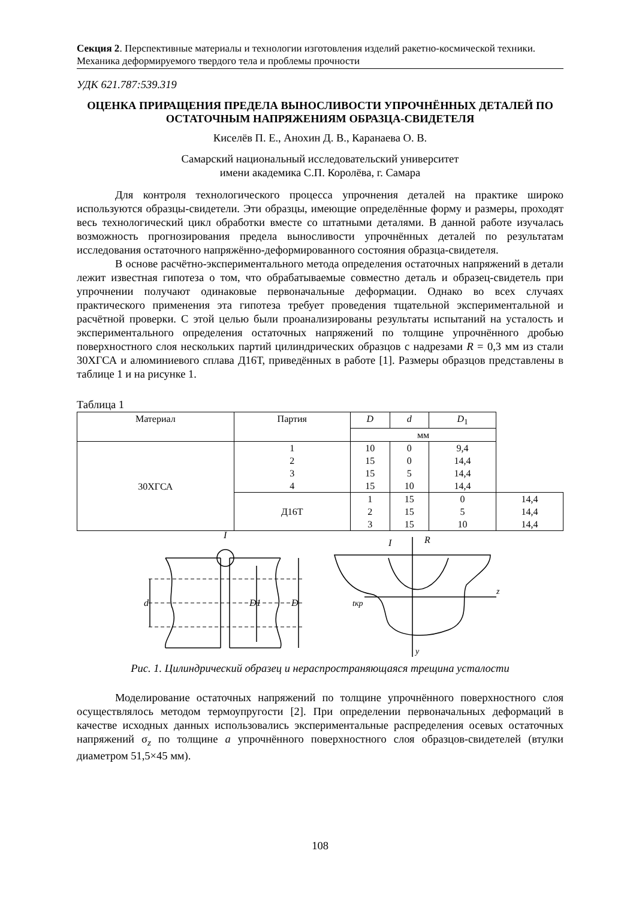Секция 2. Перспективные материалы и технологии изготовления изделий ракетно-космической техники. Механика деформируемого твердого тела и проблемы прочности
УДК 621.787:539.319
ОЦЕНКА ПРИРАЩЕНИЯ ПРЕДЕЛА ВЫНОСЛИВОСТИ УПРОЧНЁННЫХ ДЕТАЛЕЙ ПО ОСТАТОЧНЫМ НАПРЯЖЕНИЯМ ОБРАЗЦА-СВИДЕТЕЛЯ
Киселёв П. Е., Анохин Д. В., Каранаева О. В.
Самарский национальный исследовательский университет
имени академика С.П. Королёва, г. Самара
Для контроля технологического процесса упрочнения деталей на практике широко используются образцы-свидетели. Эти образцы, имеющие определённые форму и размеры, проходят весь технологический цикл обработки вместе со штатными деталями. В данной работе изучалась возможность прогнозирования предела выносливости упрочнённых деталей по результатам исследования остаточного напряжённо-деформированного состояния образца-свидетеля.
В основе расчётно-экспериментального метода определения остаточных напряжений в детали лежит известная гипотеза о том, что обрабатываемые совместно деталь и образец-свидетель при упрочнении получают одинаковые первоначальные деформации. Однако во всех случаях практического применения эта гипотеза требует проведения тщательной экспериментальной и расчётной проверки. С этой целью были проанализированы результаты испытаний на усталость и экспериментального определения остаточных напряжений по толщине упрочнённого дробью поверхностного слоя нескольких партий цилиндрических образцов с надрезами R = 0,3 мм из стали 30ХГСА и алюминиевого сплава Д16Т, приведённых в работе [1]. Размеры образцов представлены в таблице 1 и на рисунке 1.
Таблица 1
| Материал | Партия | D | d | D<sub>1</sub> | |
| --- | --- | --- | --- | --- | --- |
| | | мм | | | |
| 30ХГСА | 1 2 3 4 | 10 15 15 15 | 0 0 5 10 | 9,4 14,4 14,4 14,4 | |
| | Д16Т | 1 2 3 | 15 15 15 | 0 5 10 | 14,4 14,4 14,4 |
d
D1
D
I
I
R
z
y
tкр
Рис. 1. Цилиндрический образец и нераспространяющаяся трещина усталости
Моделирование остаточных напряжений по толщине упрочнённого поверхностного слоя осуществлялось методом термоупругости [2]. При определении первоначальных деформаций в качестве исходных данных использовались экспериментальные распределения осевых остаточных напряжений σ<sub>z</sub> по толщине a упрочнённого поверхностного слоя образцов-свидетелей (втулки диаметром 51,5×45 мм).
108